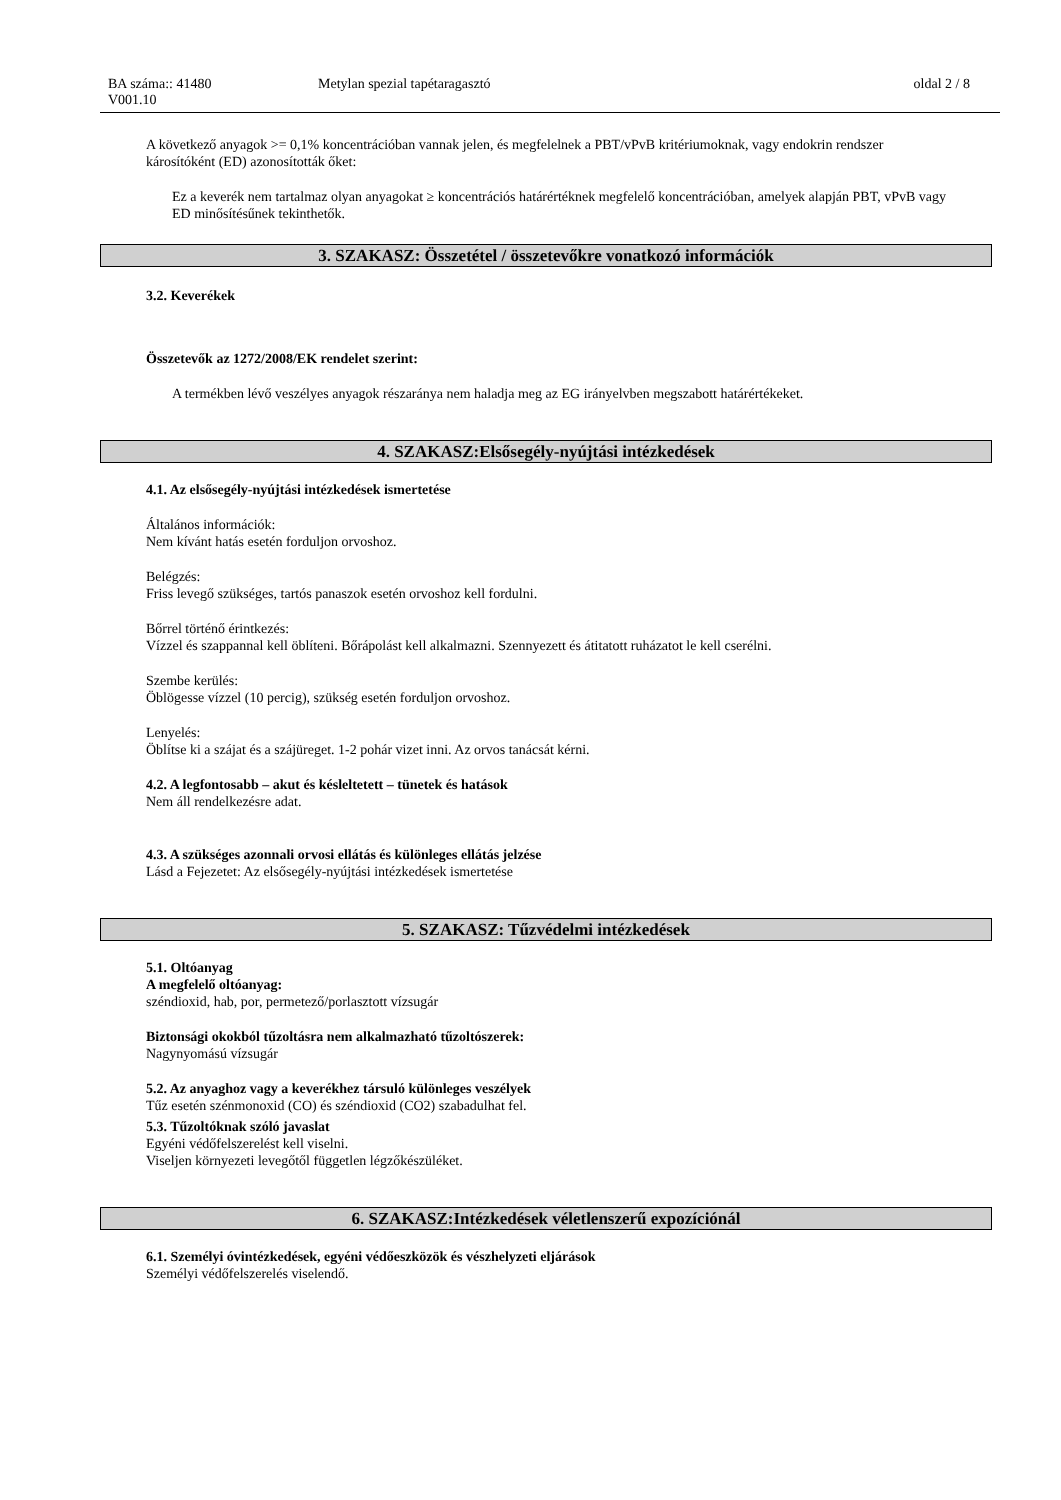BA száma:: 41480
V001.10
Metylan spezial tapétaragasztó oldal 2 / 8
A következő anyagok >= 0,1% koncentrációban vannak jelen, és megfelelnek a PBT/vPvB kritériumoknak, vagy endokrin rendszer károsítóként (ED) azonosították őket:
Ez a keverék nem tartalmaz olyan anyagokat ≥ koncentrációs határértéknek megfelelő koncentrációban, amelyek alapján PBT, vPvB vagy ED minősítésűnek tekinthetők.
3. SZAKASZ: Összetétel / összetevőkre vonatkozó információk
3.2. Keverékek
Összetevők az 1272/2008/EK rendelet szerint:
A termékben lévő veszélyes anyagok részaránya nem haladja meg az EG irányelvben megszabott határértékeket.
4. SZAKASZ:Elsősegély-nyújtási intézkedések
4.1. Az elsősegély-nyújtási intézkedések ismertetése
Általános információk:
Nem kívánt hatás esetén forduljon orvoshoz.
Belégzés:
Friss levegő szükséges, tartós panaszok esetén orvoshoz kell fordulni.
Bőrrel történő érintkezés:
Vízzel és szappannal kell öblíteni. Bőrápolást kell alkalmazni. Szennyezett és átitatott ruházatot le kell cserélni.
Szembe kerülés:
Öblögesse vízzel (10 percig), szükség esetén forduljon orvoshoz.
Lenyelés:
Öblítse ki a szájat és a szájüreget. 1-2 pohár vizet inni. Az orvos tanácsát kérni.
4.2. A legfontosabb – akut és késleltetett – tünetek és hatások
Nem áll rendelkezésre adat.
4.3. A szükséges azonnali orvosi ellátás és különleges ellátás jelzése
Lásd a Fejezetet: Az elsősegély-nyújtási intézkedések ismertetése
5. SZAKASZ: Tűzvédelmi intézkedések
5.1. Oltóanyag
A megfelelő oltóanyag:
széndioxid, hab, por, permetező/porlasztott vízsugár
Biztonsági okokból tűzoltásra nem alkalmazható tűzoltószerek:
Nagynyomású vízsugár
5.2. Az anyaghoz vagy a keverékhez társuló különleges veszélyek
Tűz esetén szénmonoxid (CO) és széndioxid (CO2) szabadulhat fel.
5.3. Tűzoltóknak szóló javaslat
Egyéni védőfelszerelést kell viselni.
Viseljen környezeti levegőtől független légzőkészüléket.
6. SZAKASZ:Intézkedések véletlenszerű expozíciónál
6.1. Személyi óvintézkedések, egyéni védőeszközök és vészhelyzeti eljárások
Személyi védőfelszerelés viselendő.